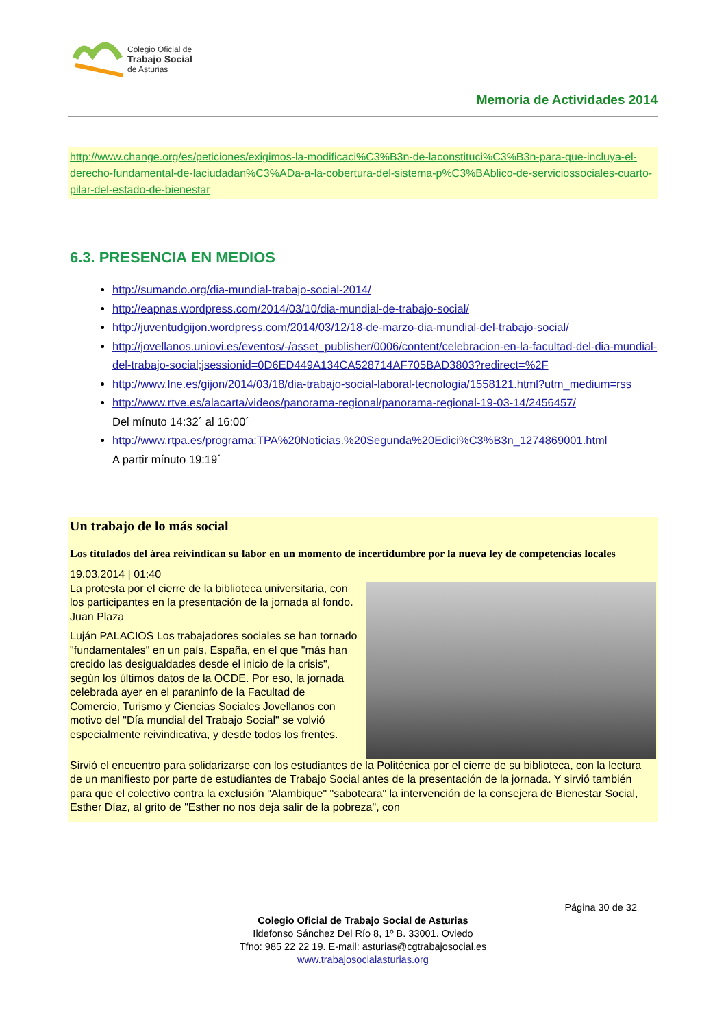Colegio Oficial de
Trabajo Social
de Asturias
Memoria de Actividades 2014
http://www.change.org/es/peticiones/exigimos-la-modificaci%C3%B3n-de-laconstituci%C3%B3n-para-que-incluya-el-derecho-fundamental-de-laciudadan%C3%ADa-a-la-cobertura-del-sistema-p%C3%BAblico-de-serviciossociales-cuarto-pilar-del-estado-de-bienestar
6.3. PRESENCIA EN MEDIOS
http://sumando.org/dia-mundial-trabajo-social-2014/
http://eapnas.wordpress.com/2014/03/10/dia-mundial-de-trabajo-social/
http://juventudgijon.wordpress.com/2014/03/12/18-de-marzo-dia-mundial-del-trabajo-social/
http://jovellanos.uniovi.es/eventos/-/asset_publisher/0006/content/celebracion-en-la-facultad-del-dia-mundial-del-trabajo-social;jsessionid=0D6ED449A134CA528714AF705BAD3803?redirect=%2F
http://www.lne.es/gijon/2014/03/18/dia-trabajo-social-laboral-tecnologia/1558121.html?utm_medium=rss
http://www.rtve.es/alacarta/videos/panorama-regional/panorama-regional-19-03-14/2456457/
Del mínuto 14:32´ al 16:00´
http://www.rtpa.es/programa:TPA%20Noticias.%20Segunda%20Edici%C3%B3n_1274869001.html
A partir mínuto 19:19´
Un trabajo de lo más social
Los titulados del área reivindican su labor en un momento de incertidumbre por la nueva ley de competencias locales
19.03.2014 | 01:40
La protesta por el cierre de la biblioteca universitaria, con los participantes en la presentación de la jornada al fondo. Juan Plaza
Luján PALACIOS Los trabajadores sociales se han tornado "fundamentales" en un país, España, en el que "más han crecido las desigualdades desde el inicio de la crisis", según los últimos datos de la OCDE. Por eso, la jornada celebrada ayer en el paraninfo de la Facultad de Comercio, Turismo y Ciencias Sociales Jovellanos con motivo del "Día mundial del Trabajo Social" se volvió especialmente reivindicativa, y desde todos los frentes.
Sirvió el encuentro para solidarizarse con los estudiantes de la Politécnica por el cierre de su biblioteca, con la lectura de un manifiesto por parte de estudiantes de Trabajo Social antes de la presentación de la jornada. Y sirvió también para que el colectivo contra la exclusión "Alambique" "saboteara" la intervención de la consejera de Bienestar Social, Esther Díaz, al grito de "Esther no nos deja salir de la pobreza", con
Página 30 de 32
Colegio Oficial de Trabajo Social de Asturias
Ildefonso Sánchez Del Río 8, 1º B. 33001. Oviedo
Tfno: 985 22 22 19. E-mail: asturias@cgtrabajosocial.es
www.trabajosocialasturias.org